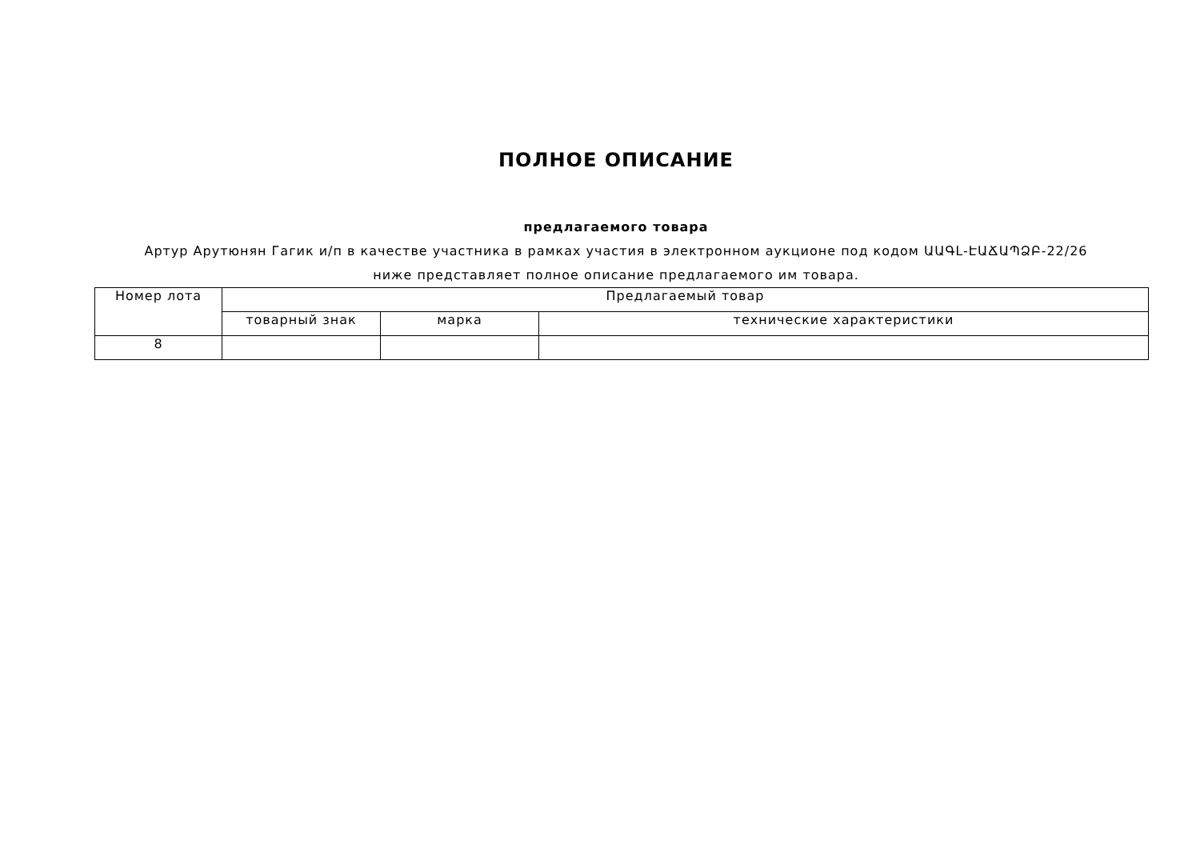ПОЛНОЕ ОПИСАНИЕ
предлагаемого товара
Артур Арутюнян Гагик и/п в качестве участника в рамках участия в электронном аукционе под кодом ԱԱԳԼ-ԷԱՃԱՊՁԲ-22/26
ниже представляет полное описание предлагаемого им товара.
| Номер лота | Предлагаемый товар | | |
| --- | --- | --- | --- |
| | товарный знак | марка | технические характеристики |
| 8 | | | |